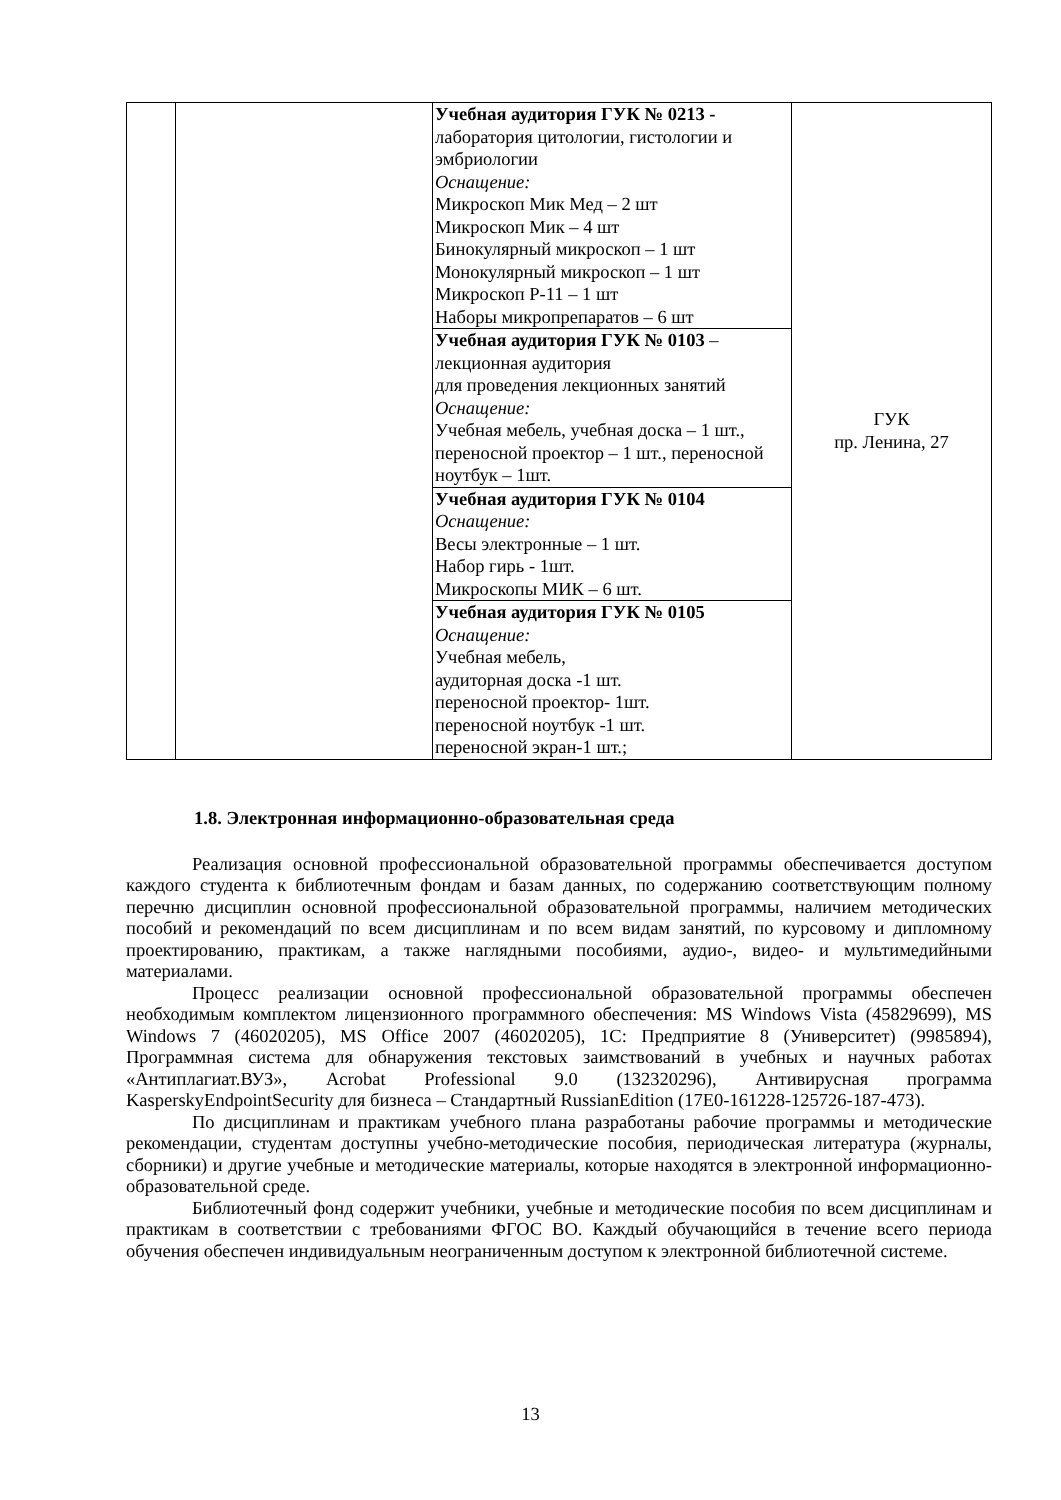| | | Учебная аудитория ГУК № 0213 - лаборатория цитологии, гистологии и эмбриологии Оснащение: Микроскоп Мик Мед – 2 шт Микроскоп Мик – 4 шт Бинокулярный микроскоп – 1 шт Монокулярный микроскоп – 1 шт Микроскоп Р-11 – 1 шт Наборы микропрепаратов – 6 шт | ГУК пр. Ленина, 27 |
| | | Учебная аудитория ГУК № 0103 – лекционная аудитория для проведения лекционных занятий Оснащение: Учебная мебель, учебная доска – 1 шт., переносной проектор – 1 шт., переносной ноутбук – 1шт. | |
| | | Учебная аудитория ГУК № 0104 Оснащение: Весы электронные – 1 шт. Набор гирь - 1шт. Микроскопы МИК – 6 шт. | |
| | | Учебная аудитория ГУК № 0105 Оснащение: Учебная мебель, аудиторная доска -1 шт. переносной проектор- 1шт. переносной ноутбук -1 шт. переносной экран-1 шт.; | |
1.8. Электронная информационно-образовательная среда
Реализация основной профессиональной образовательной программы обеспечивается доступом каждого студента к библиотечным фондам и базам данных, по содержанию соответствующим полному перечню дисциплин основной профессиональной образовательной программы, наличием методических пособий и рекомендаций по всем дисциплинам и по всем видам занятий, по курсовому и дипломному проектированию, практикам, а также наглядными пособиями, аудио-, видео- и мультимедийными материалами.
Процесс реализации основной профессиональной образовательной программы обеспечен необходимым комплектом лицензионного программного обеспечения: MS Windows Vista (45829699), MS Windows 7 (46020205), MS Office 2007 (46020205), 1C: Предприятие 8 (Университет) (9985894), Программная система для обнаружения текстовых заимствований в учебных и научных работах «Антиплагиат.ВУЗ», Acrobat Professional 9.0 (132320296), Антивирусная программа KasperskyEndpointSecurity для бизнеса – Стандартный RussianEdition (17E0-161228-125726-187-473).
По дисциплинам и практикам учебного плана разработаны рабочие программы и методические рекомендации, студентам доступны учебно-методические пособия, периодическая литература (журналы, сборники) и другие учебные и методические материалы, которые находятся в электронной информационно-образовательной среде.
Библиотечный фонд содержит учебники, учебные и методические пособия по всем дисциплинам и практикам в соответствии с требованиями ФГОС ВО. Каждый обучающийся в течение всего периода обучения обеспечен индивидуальным неограниченным доступом к электронной библиотечной системе.
13